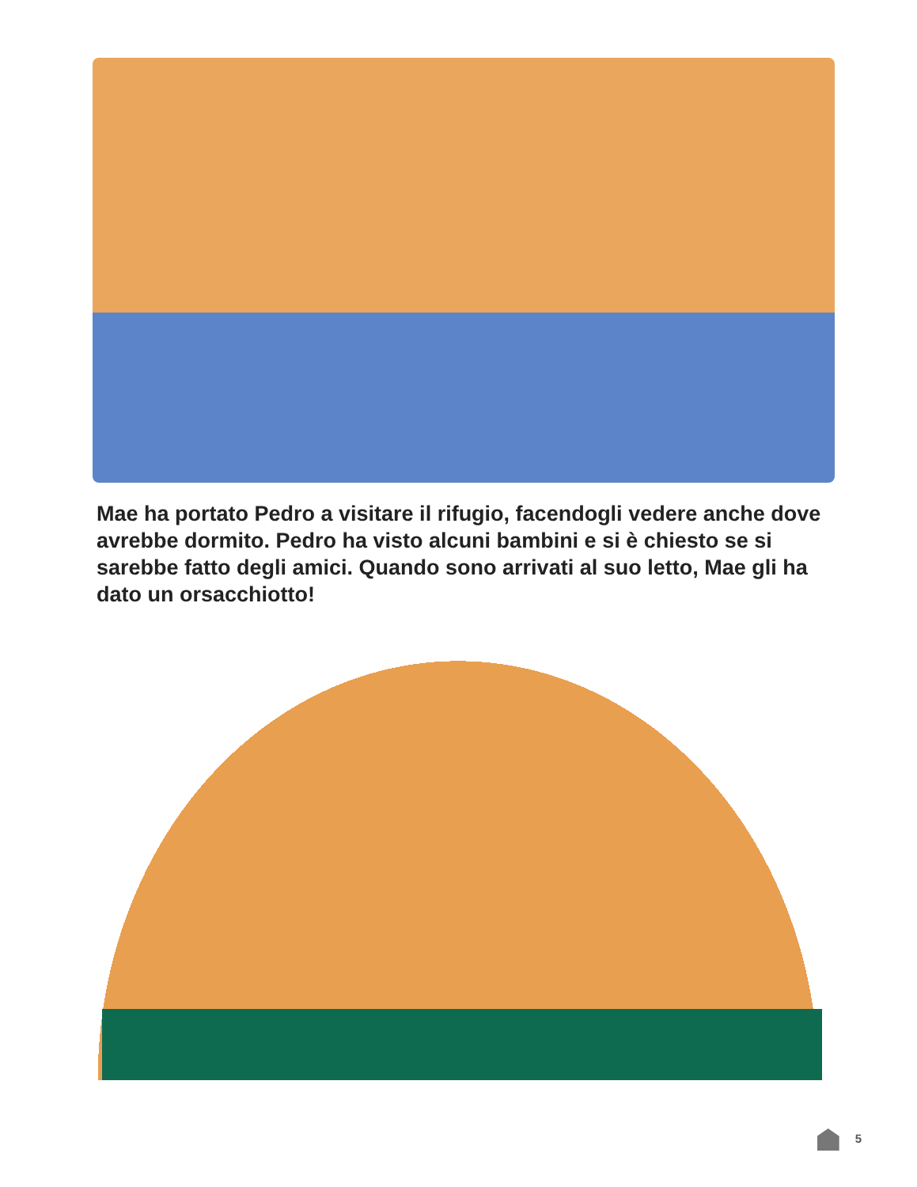Mae ha portato Pedro a visitare il rifugio, facendogli vedere anche dove avrebbe dormito. Pedro ha visto alcuni bambini e si è chiesto se si sarebbe fatto degli amici. Quando sono arrivati al suo letto, Mae gli ha dato un orsacchiotto!
5